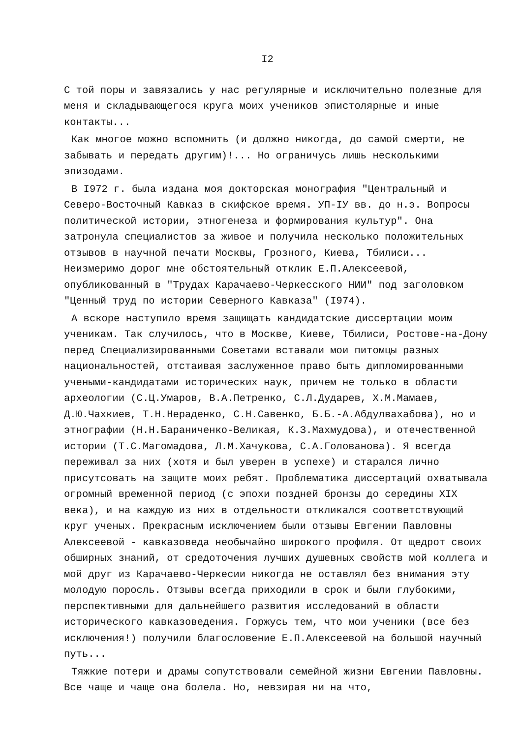I2
С той поры и завязались у нас регулярные и исключительно полезные для меня и складывающегося круга моих учеников эпистолярные и иные контакты...
Как многое можно вспомнить (и должно никогда, до самой смерти, не забывать и передать другим)!... Но ограничусь лишь несколькими эпизодами.
В I972 г. была издана моя докторская монография "Центральный и Северо-Восточный Кавказ в скифское время. УП-IУ вв. до н.э. Вопросы политической истории, этногенеза и формирования культур". Она затронула специалистов за живое и получила несколько положительных отзывов в научной печати Москвы, Грозного, Киева, Тбилиси... Неизмеримо дорог мне обстоятельный отклик Е.П.Алексеевой, опубликованный в "Трудах Карачаево-Черкесского НИИ" под заголовком "Ценный труд по истории Северного Кавказа" (I974).
А вскоре наступило время защищать кандидатские диссертации моим ученикам. Так случилось, что в Москве, Киеве, Тбилиси, Ростове-на-Дону перед Специализированными Советами вставали мои питомцы разных национальностей, отстаивая заслуженное право быть дипломированными учеными-кандидатами исторических наук, причем не только в области археологии (С.Ц.Умаров, В.А.Петренко, С.Л.Дударев, Х.М.Мамаев, Д.Ю.Чахкиев, Т.Н.Нераденко, С.Н.Савенко, Б.Б.-А.Абдулвахабова), но и этнографии (Н.Н.Бараниченко-Великая, К.З.Махмудова), и отечественной истории (Т.С.Магомадова, Л.М.Хачукова, С.А.Голованова). Я всегда переживал за них (хотя и был уверен в успехе) и старался лично присутсовать на защите моих ребят. Проблематика диссертаций охватывала огромный временной период (с эпохи поздней бронзы до середины XIX века), и на каждую из них в отдельности откликался соответствующий круг ученых. Прекрасным исключением были отзывы Евгении Павловны Алексеевой - кавказоведа необычайно широкого профиля. От щедрот своих обширных знаний, от средоточения лучших душевных свойств мой коллега и мой друг из Карачаево-Черкесии никогда не оставлял без внимания эту молодую поросль. Отзывы всегда приходили в срок и были глубокими, перспективными для дальнейшего развития исследований в области исторического кавказоведения. Горжусь тем, что мои ученики (все без исключения!) получили благословение Е.П.Алексеевой на большой научный путь...
Тяжкие потери и драмы сопутствовали семейной жизни Евгении Павловны. Все чаще и чаще она болела. Но, невзирая ни на что,